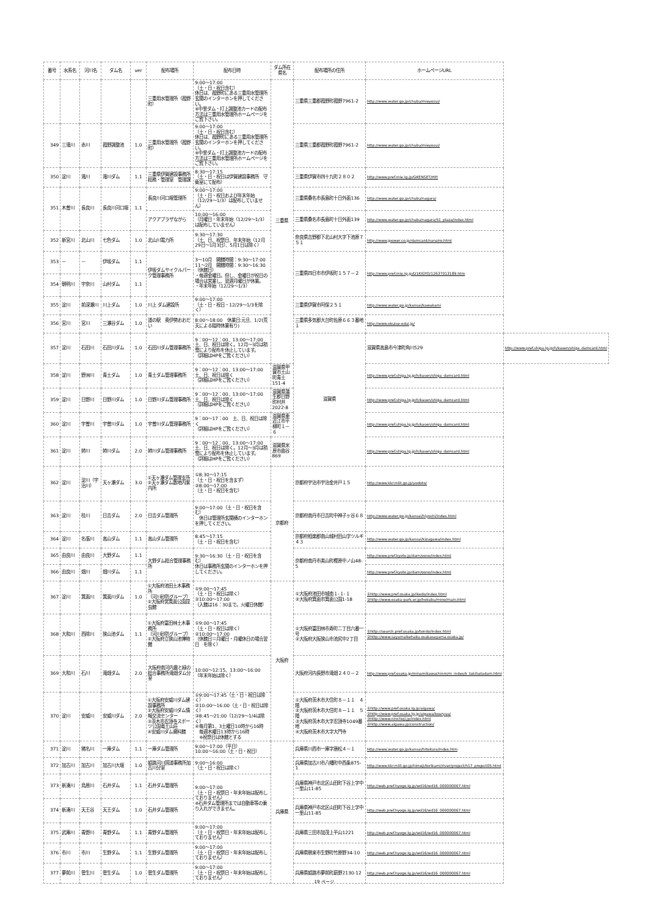| 番号 | 水系名 | 河川名 | ダム名 | ver | 配布場所 | 配布日時 | ダム所在県名 | 配布場所の住所 | ホームページURL | |
| --- | --- | --- | --- | --- | --- | --- | --- | --- | --- | --- |
| | | | | | 三重用水管理所（菰野町） | 9:00～17:00 （土・日・祝日含む） 休日は、菰野町にある三重用水管理所玄関のインターホンを押してください。 ※中里ダム・打上調整池カードの配布方法は三重用水管理所ホームページをご覧下さい。 | 三重県 | 三重県三重郡菰野町菰野7961-2 | http://www.water.go.jp/chubu/mieyosui/ | |
| 349 | 三滝川 | 赤川 | 菰野調整池 | 1.0 | 三重用水管理所（菰野町） | 9:00～17:00 （土・日・祝日含む） 休日は、菰野町にある三重用水管理所玄関のインターホンを押してください。 ※中里ダム・打上調整池カードの配布方法は三重用水管理所ホームページをご覧下さい。 | | 三重県三重郡菰野町菰野7961-2 | http://www.water.go.jp/chubu/mieyosui/ | |
| 350 | 淀川 | 滝川 | 滝川ダム | 1.1 | 三重県伊賀建設事務所 総務・管理室 管理課 | 8:30～17:15 （土・日・祝日は伊賀建設事務所 守衛室にて配布） | | 三重県伊賀市四十九町２８０２ | http://www.pref.mie.lg.jp/GKENSET/HP/ | |
| 351 | 木曽川 | 長良川 | 長良川河口堰 | 1.1 | 長良川河口堰管理所 | 9:00～17:00 （土・日・祝日および年末年始（12/29～1/3）は配布していません） | | 三重県桑名市長島町十日外面136 | http://www.water.go.jp/chubu/nagara/ | |
| | | | | | アクアプラザながら | 10:00～16:00 （月曜日・年末年始（12/29～1/3）は配布していません） | | 三重県桑名市長島町十日外面139 | http://www.water.go.jp/chubu/nagara/51_plaza/index.html | |
| 352 | 新宮川 | 北山川 | 七色ダム | 1.0 | 北山川電力所 | 9:30～17:30 （土、日、祝祭日、年末年始（12月29日～1月3日）、5月1日は除く） | | 奈良県吉野郡下北山村大字下池原７５１ | http://www.jpower.co.jp/damcard/nanairo.html | |
| 353 | － | － | 伊坂ダム | 1.1 | 伊坂ダムサイクルパーク管理事務所 | 3～10月 開館時間：9:30～17:00 11～2月 開館時間：9:30～16:30 （休館日） ・毎週金曜日。但し、金曜日が祝日の場合は営業し、翌週月曜日が休業。 ・年末年始（12/29～1/3） | | 三重県四日市市伊坂町１５７－２ | http://www.pref.mie.lg.jp/D1KIGYO/12637013189.htm | |
| 354 | 朝明川 | 宇奈川 | 山村ダム | 1.1 | | | | | | |
| 355 | 淀川 | 前深瀬川 | 川上ダム | 1.0 | 川上 ダム建設所 | 9:00～17:00 （土・日・祝日・12/29～1/3を除く） | | 三重県伊賀市阿保２５１ | http://www.water.go.jp/kansai/kawakami | |
| 356 | 宮川 | 宮川 | 三瀬谷ダム | 1.0 | 道の駅 奥伊勢おおだい | 8:00～18:00 休業日:元旦、1/2(荒天による臨時休業有り) | | 三重県多気郡大台町佐原６６３番地１ | http://www.okuise-odai.jp/ | |
| 357 | 淀川 | 石田川 | 石田川ダム | 1.0 | 石田川ダム管理事務所 | 9：00～12：00、13:00～17:00 土、日、祝日は除く。12月～3月は積雪により配布を休止しています。 （詳細はHPをご覧ください） | | 滋賀県 | 滋賀県高島市今津町角川529 | http://www.pref.shiga.lg.jp/h/kasen/shiga_damcard.html |
| 358 | 淀川 | 野洲川 | 青土ダム | 1.0 | 青土ダム管理事務所 | 9：00～12：00、13:00～17:00 土、日、祝日は除く （詳細はHPをご覧ください） | 滋賀県甲賀市土山町青土151-4 | | http://www.pref.shiga.lg.jp/h/kasen/shiga_damcard.html | |
| 359 | 淀川 | 日野川 | 日野川ダム | 1.0 | 日野川ダム管理事務所 | 9：00～12：00、13:00～17:00 土、日、祝日は除く （詳細はHPをご覧ください） | 滋賀県蒲生郡日野町村井2022-8 | | http://www.pref.shiga.lg.jp/h/kasen/shiga_damcard.html | |
| 360 | 淀川 | 宇曽川 | 宇曽川ダム | 1.0 | 宇曽川ダム管理事務所 | 9：00～17：00 土、日、祝日は除く （詳細はHPをご覧ください） | 滋賀県東近江市平柳町１－６ | | http://www.pref.shiga.lg.jp/h/kasen/shiga_damcard.html | |
| 361 | 淀川 | 姉川 | 姉川ダム | 2.0 | 姉川ダム管理事務所 | 9：00～12：00、13:00～17:00 土、日、祝日は除く。12月～3月は積雪により配布を休止しています。 （詳細はHPをご覧ください） | 滋賀県米原市曲谷869 | | http://www.pref.shiga.lg.jp/h/kasen/shiga_damcard.html | |
| 362 | 淀川 | 淀川（宇治川） | 天ヶ瀬ダム | 3.0 | ①天ヶ瀬ダム管理支所 ②天ヶ瀬ダム敷地内案内所 | ①8:30～17:15 （土・日・祝日を含まず） ②8:00～17:00 （土・日・祝日を含む） | 京都府 | 京都府宇治市宇治金井戸１５ | http://www.kkr.mlit.go.jp/yodoto/ | |
| 363 | 淀川 | 桂川 | 日吉ダム | 2.0 | 日吉ダム管理所 | 9:00～17:00（土・日・祝日を含む） 休日は管理所玄関横のインターホンを押してください。 | | 京都府南丹市日吉町中神子ヶ谷６８ | http://www.water.go.jp/kansai/hiyoshi/index.html | |
| 364 | 淀川 | 名張川 | 高山ダム | 1.1 | 高山ダム管理所 | 8:45～17:15 （土・日・祝日を含む） | | 京都府相楽郡南山城村田山字ツルギ４３ | http://www.water.go.jp/kansai/kizugawa/index.html | |
| 365 | 由良川 | 由良川 | 大野ダム | 1.1 | 大野ダム総合管理事務所 | 9:30～16:30（土・日・祝日を含む） 休日は事務所玄関のインターホンを押してください。 | | 京都府南丹市美山町樫原中ノ山48-5 | http://www.pref.kyoto.jp/dam/oono/index.html | |
| 366 | 由良川 | 畑川 | 畑川ダム | 1.1 | | | | | http://www.pref.kyoto.jp/dam/oono/index.html | |
| 367 | 淀川 | 箕面川 | 箕面川ダム | 1.0 | ①大阪府池田土木事務所 （河川砂防グループ） ②大阪府営箕面公園昆虫館 | ①9:00～17:45 （土・日・祝日は除く） ②10:00～17:00 （入館は16：30まで。火曜日休館） | 大阪府 | ①大阪府池田市城南１-１-１ ②大阪府箕面市箕面公園1-18 | ①http://www.pref.osaka.jp/ikedo/index.html ②http://www.osaka-park.or.jp/hokubu/mino/main.html | |
| 368 | 大和川 | 西除川 | 狭山池ダム | 1.1 | ①大阪府富田林土木事務所 （河川砂防グループ） ②大阪府立狭山池博物館 | ①9:00～17:45 （土・日・祝日は除く） ②10:00～17:00 （休館日＝月曜日・月曜休日の場合翌日 を除く） | | ①大阪府富田林市寿町二丁目六番一号 ②大阪府大阪狭山市池尻中2丁目 | ①http://search.pref.osaka.jp/tondo/index.html ②http://www.sayamaikehaku.osakasayama.osaka.jp/ | |
| 369 | 大和川 | 石川 | 滝畑ダム | 2.0 | 大阪府南河内農と緑の総合事務所滝畑ダム分室 | 10:00～12:15、13:00～16:00 （年末年始は除く） | | 大阪府河内長野市滝畑２４０－２ | http://www.pref.osaka.jp/minamikawachinm/m_index/k_takihatadam.html | |
| 370 | 淀川 | 安威川 | 安威川ダム | 2.0 | ①大阪府安威川ダム建設事務所 ②大阪府安威川ダム情報交流センター ③茨木市忍頂寺スポーツ公園竜王山荘 ④安威川ダム資料館 | ①9:00～17:45（土・日・祝日は除く） ②10:00～16:00（土・日・祝日は除く） ③8:45～21:00（12/29～1/4は除く） ④毎月第1、3土曜日10時から16時 毎週木曜日13時から16時 ※祝祭日は休館とする | | ①大阪府茨木市大住町８－１１ ４階 ②大阪府茨木市大住町８－１１ ５階 ③大阪府茨木市大字忍頂寺1049番地 ④大阪府茨木市大字大門寺 | ①http://www.pref.osaka.lg.jp/aigawa/ ②http://www.pref.osaka.lg.jp/aigawa/kouryuu/ ③http://www.ninchoji.jp/index.html ④http://www.aigawa.jp/construction/ | |
| 371 | 淀川 | 猪名川 | 一庫ダム | 1.1 | 一庫ダム管理所 | 9:00～17:00（平日） 10:00～16:00（土・日・祝日） | 兵庫県 | 兵庫県川西市一庫字唐松４－１ | http://www.water.go.jp/kansai/hitokura/index.htm | |
| 372 | 加古川 | 加古川 | 加古川大堰 | 1.0 | 姫路河川国道事務所加古川分室 | 9:00～16:00 （土・日・祝日は除く） | | 兵庫県加古川市八幡町中西条875-1 | http://www.kkr.mlit.go.jp/himeji/torikumi/river/project/h17_project05.html | |
| 373 | 新湊川 | 烏原川 | 石井ダム | 1.1 | 石井ダム管理所 | 9:00～17:00 （土・日・祝祭日・年末年始は配布しておりません） ※石井ダム管理所までは自動車等の乗り入れができません。 | | 兵庫県神戸市北区山田町下谷上字中一里山11-85 | http://web.pref.hyogo.lg.jp/wd16/wd16_000000067.html | |
| 374 | 新湊川 | 天王谷 | 天王ダム | 1.0 | 石井ダム管理所 | | | 兵庫県神戸市北区山田町下谷上字中一里山11-85 | http://web.pref.hyogo.lg.jp/wd16/wd16_000000067.html | |
| 375 | 武庫川 | 青野川 | 青野ダム | 1.1 | 青野ダム管理所 | 9:00～17:00 （土・日・祝祭日・年末年始は配布しておりません） | | 兵庫県三田市加茂上平山1221 | http://web.pref.hyogo.lg.jp/wd16/wd16_000000067.html | |
| 376 | 市川 | 市川 | 生野ダム | 1.1 | 生野ダム管理所 | 9:00～17:00 （土・日・祝祭日・年末年始は配布しておりません） | | 兵庫県朝来市生野町竹原野34-10 | http://web.pref.hyogo.lg.jp/wd16/wd16_000000067.html | |
| 377 | 夢前川 | 菅生川 | 菅生ダム | 1.0 | 菅生ダム管理所 | 9:00～17:00 （土・日・祝祭日・年末年始は配布しておりません） | | 兵庫県姫路市夢前町莇野2130-12 | http://web.pref.hyogo.lg.jp/wd16/wd16_000000067.html | |
19 ページ